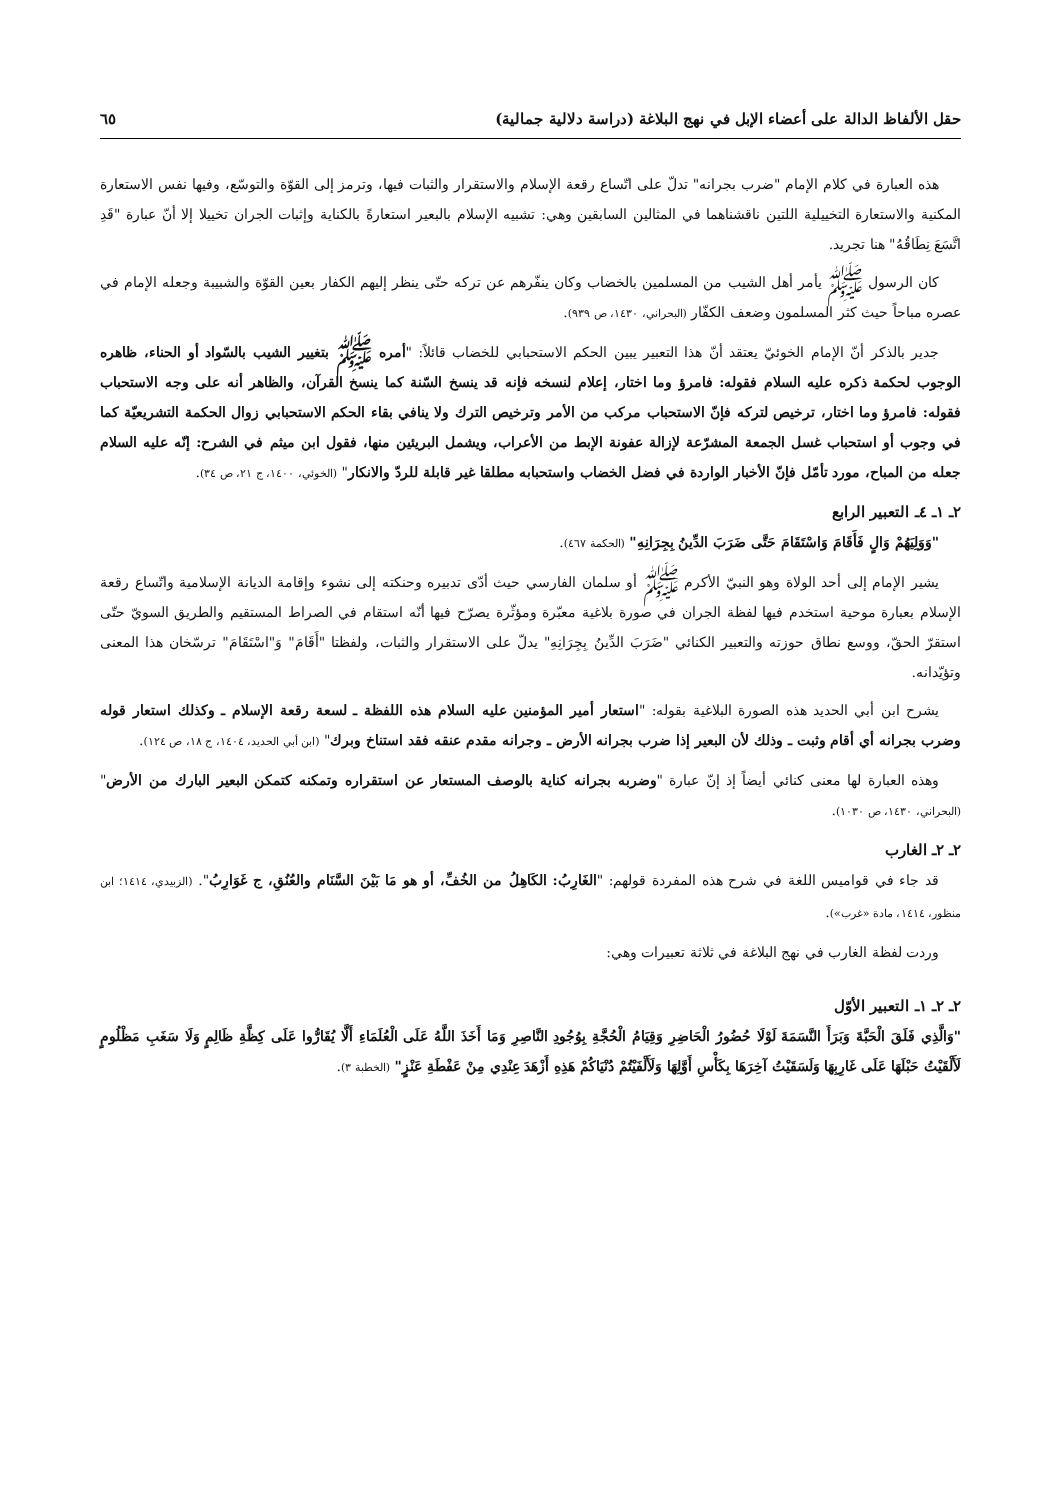حقل الألفاظ الدالة على أعضاء الإبل في نهج البلاغة (دراسة دلالية جمالية) ٦٥
هذه العبارة في كلام الإمام "ضرب بجرانه" تدلّ على اتّساع رقعة الإسلام والاستقرار والثبات فيها، وترمز إلى القوّة والتوسّع، وفيها نفس الاستعارة المكنية والاستعارة التخييلية اللتين ناقشناهما في المثالين السابقين وهي: تشبيه الإسلام بالبعير استعارةً بالكناية وإثبات الجران تخييلا إلا أنّ عبارة "قَدِ اتَّسَعَ نِطَاقُهُ" هنا تجريد.
كان الرسول ﷺ يأمر أهل الشيب من المسلمين بالخضاب وكان ينفّرهم عن تركه حتّى ينظر إليهم الكفار بعين القوّة والشبيبة وجعله الإمام في عصره مباحاً حيث كثر المسلمون وضعف الكفّار (البحراني، ١٤٣٠، ص ٩٣٩).
جدير بالذكر أنّ الإمام الخوئيّ يعتقد أنّ هذا التعبير يبين الحكم الاستحبابي للخضاب قائلاً: "أمره ﷺ بتغيير الشيب بالسّواد أو الحناء، ظاهره الوجوب لحكمة ذكره عليه السلام فقوله: فامرؤ وما اختار، إعلام لنسخه فإنه قد ينسخ السّنة كما ينسخ القرآن، والظاهر أنه على وجه الاستحباب فقوله: فامرؤ وما اختار، ترخيص لتركه فإنّ الاستحباب مركب من الأمر وترخيص الترك ولا ينافي بقاء الحكم الاستحبابي زوال الحكمة التشريعيّة كما في وجوب أو استحباب غسل الجمعة المشرّعة لإزالة عفونة الإبط من الأعراب، ويشمل البريئين منها، فقول ابن ميثم في الشرح: إنّه عليه السلام جعله من المباح، مورد تأمّل فإنّ الأخبار الواردة في فضل الخضاب واستحبابه مطلقا غير قابلة للردّ والانكار" (الخوئي، ١٤٠٠، ج ٢١، ص ٣٤).
٢ـ ١ـ ٤ـ التعبير الرابع
"وَوَلِيَهُمْ وَالٍ فَأَقَامَ وَاسْتَقَامَ حَتَّى ضَرَبَ الدِّينُ بِجِرَانِهِ" (الحكمة ٤٦٧).
يشير الإمام إلى أحد الولاة وهو النبيّ الأكرم ﷺ أو سلمان الفارسي حيث أدّى تدبيره وحنكته إلى نشوء وإقامة الديانة الإسلامية واتّساع رقعة الإسلام بعبارة موحية استخدم فيها لفظة الجران في صورة بلاغية معبّرة ومؤثّرة يصرّح فيها أنّه استقام في الصراط المستقيم والطريق السويّ حتّى استقرّ الحقّ، ووسع نطاق حوزته والتعبير الكنائي "ضَرَبَ الدِّينُ بِجِرَانِهِ" يدلّ على الاستقرار والثبات، ولفظتا "أَقَامَ" وَ"اسْتَقَامَ" ترسّخان هذا المعنى وتؤيّدانه.
يشرح ابن أبي الحديد هذه الصورة البلاغية بقوله: "استعار أمير المؤمنين عليه السلام هذه اللفظة ـ لسعة رقعة الإسلام ـ وكذلك استعار قوله وضرب بجرانه أي أقام وثبت ـ وذلك لأن البعير إذا ضرب بجرانه الأرض ـ وجرانه مقدم عنقه فقد استناخ وبرك" (ابن أبي الحديد، ١٤٠٤، ج ١٨، ص ١٢٤).
وهذه العبارة لها معنى كنائي أيضاً إذ إنّ عبارة "وضربه بجرانه كناية بالوصف المستعار عن استقراره وتمكنه كتمكن البعير البارك من الأرض" (البحراني، ١٤٣٠، ص ١٠٣٠).
٢ـ ٢ـ الغارب
قد جاء في قواميس اللغة في شرح هذه المفردة قولهم: "الغَارِبُ: الكَاهِلُ من الخُفِّ، أو هو مَا بَيْنَ السَّنَام والعُنُقِ، ج غَوَارِبُ". (الزبيدي، ١٤١٤؛ ابن منظور، ١٤١٤، مادة «غرب»).
وردت لفظة الغارب في نهج البلاغة في ثلاثة تعبيرات وهي:
٢ـ ٢ـ ١ـ التعبير الأوّل
"وَالَّذِي فَلَقَ الْحَبَّةَ وَبَرَأَ النَّسَمَةَ لَوْلَا حُضُورُ الْحَاضِرِ وَقِيَامُ الْحُجَّةِ بِوُجُودِ النَّاصِرِ وَمَا أَخَذَ اللَّهُ عَلَى الْعُلَمَاءِ أَلَّا يُقَارُّوا عَلَى كِظَّةِ ظَالِمٍ وَلَا سَغَبِ مَظْلُومٍ لَأَلْقَيْتُ حَبْلَهَا عَلَى غَارِبِهَا وَلَسَقَيْتُ آخِرَهَا بِكَأْسِ أَوَّلِهَا وَلَأَلْفَيْتُمْ دُنْيَاكُمْ هَذِهِ أَزْهَدَ عِنْدِي مِنْ عَفْطَةِ عَنْزٍ" (الخطبة ٣).